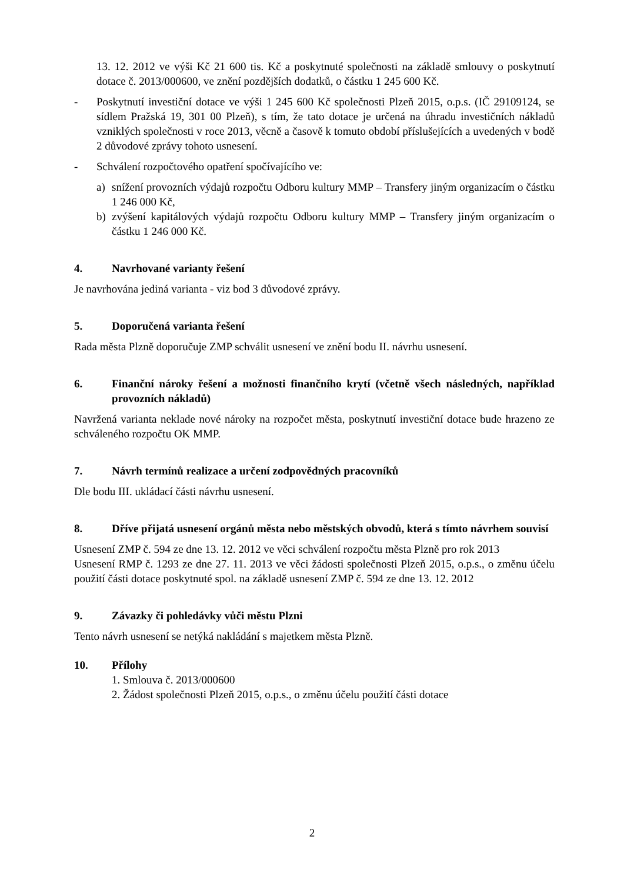13. 12. 2012 ve výši Kč 21 600 tis. Kč a poskytnuté společnosti na základě smlouvy o poskytnutí dotace č. 2013/000600, ve znění pozdějších dodatků, o částku 1 245 600 Kč.
- Poskytnutí investiční dotace ve výši 1 245 600 Kč společnosti Plzeň 2015, o.p.s. (IČ 29109124, se sídlem Pražská 19, 301 00 Plzeň), s tím, že tato dotace je určená na úhradu investičních nákladů vzniklých společnosti v roce 2013, věcně a časově k tomuto období příslušejících a uvedených v bodě 2 důvodové zprávy tohoto usnesení.
- Schválení rozpočtového opatření spočívajícího ve:
a) snížení provozních výdajů rozpočtu Odboru kultury MMP – Transfery jiným organizacím o částku 1 246 000 Kč,
b) zvýšení kapitálových výdajů rozpočtu Odboru kultury MMP – Transfery jiným organizacím o částku 1 246 000 Kč.
4. Navrhované varianty řešení
Je navrhována jediná varianta - viz bod 3 důvodové zprávy.
5. Doporučená varianta řešení
Rada města Plzně doporučuje ZMP schválit usnesení ve znění bodu II. návrhu usnesení.
6. Finanční nároky řešení a možnosti finančního krytí (včetně všech následných, například provozních nákladů)
Navržená varianta neklade nové nároky na rozpočet města, poskytnutí investiční dotace bude hrazeno ze schváleného rozpočtu OK MMP.
7. Návrh termínů realizace a určení zodpovědných pracovníků
Dle bodu III. ukládací části návrhu usnesení.
8. Dříve přijatá usnesení orgánů města nebo městských obvodů, která s tímto návrhem souvisí
Usnesení ZMP č. 594 ze dne 13. 12. 2012 ve věci schválení rozpočtu města Plzně pro rok 2013
Usnesení RMP č. 1293 ze dne 27. 11. 2013 ve věci žádosti společnosti Plzeň 2015, o.p.s., o změnu účelu použití části dotace poskytnuté spol. na základě usnesení ZMP č. 594 ze dne 13. 12. 2012
9. Závazky či pohledávky vůči městu Plzni
Tento návrh usnesení se netýká nakládání s majetkem města Plzně.
10. Přílohy
1. Smlouva č. 2013/000600
2. Žádost společnosti Plzeň 2015, o.p.s., o změnu účelu použití části dotace
2